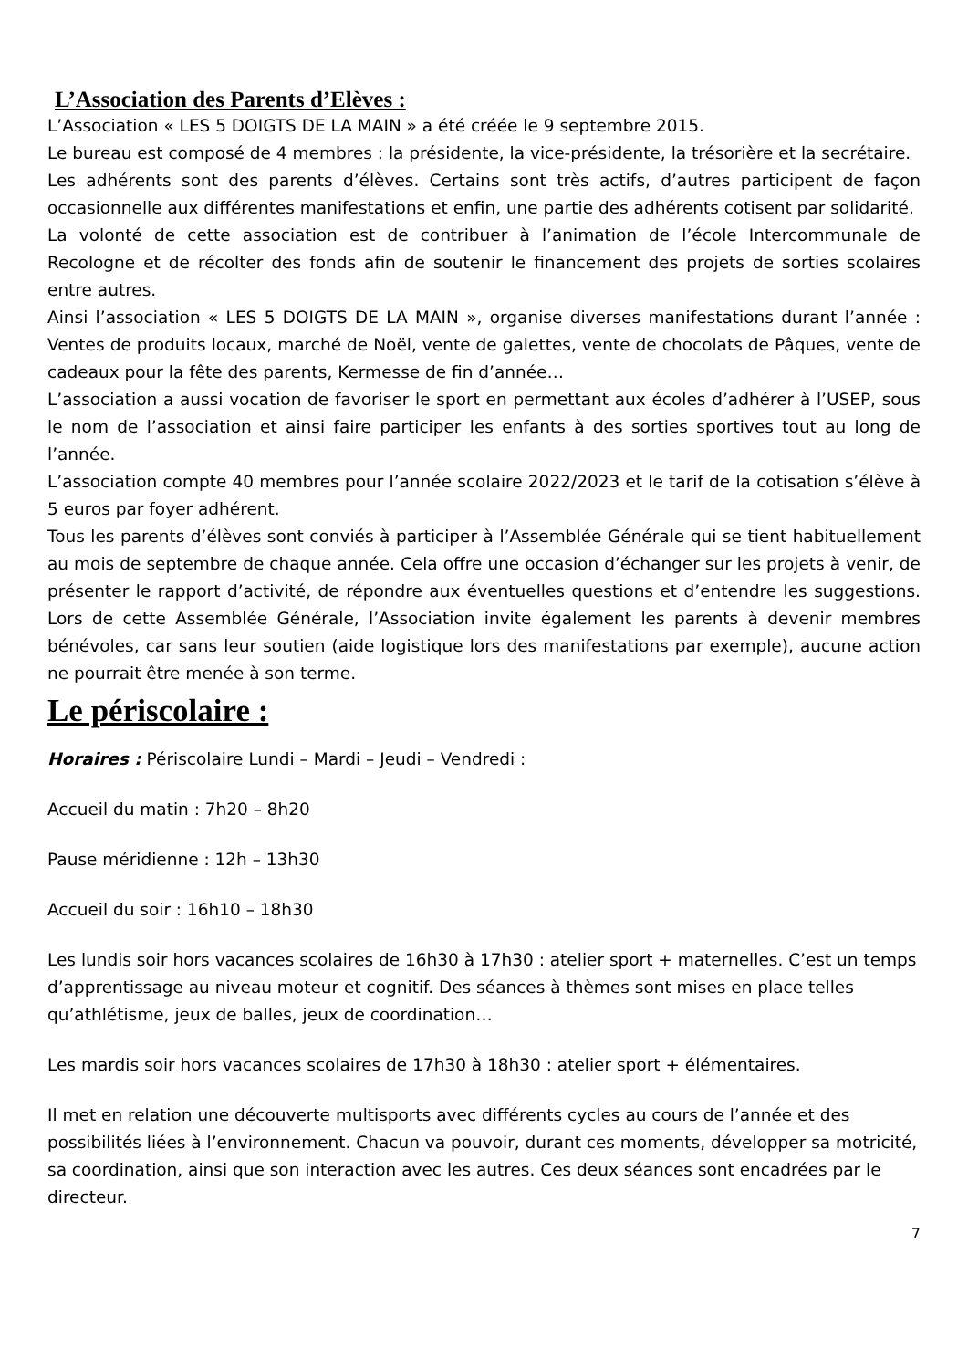L’Association des Parents d’Elèves :
L’Association « LES 5 DOIGTS DE LA MAIN » a été créée le 9 septembre 2015.
Le bureau est composé de 4 membres : la présidente, la vice-présidente, la trésorière et la secrétaire.
Les adhérents sont des parents d’élèves. Certains sont très actifs, d’autres participent de façon occasionnelle aux différentes manifestations et enfin, une partie des adhérents cotisent par solidarité.
La volonté de cette association est de contribuer à l’animation de l’école Intercommunale de Recologne et de récolter des fonds afin de soutenir le financement des projets de sorties scolaires entre autres.
Ainsi l’association « LES 5 DOIGTS DE LA MAIN », organise diverses manifestations durant l’année : Ventes de produits locaux, marché de Noël, vente de galettes, vente de chocolats de Pâques, vente de cadeaux pour la fête des parents, Kermesse de fin d’année…
L’association a aussi vocation de favoriser le sport en permettant aux écoles d’adhérer à l’USEP, sous le nom de l’association et ainsi faire participer les enfants à des sorties sportives tout au long de l’année.
L’association compte 40 membres pour l’année scolaire 2022/2023 et le tarif de la cotisation s’élève à 5 euros par foyer adhérent.
Tous les parents d’élèves sont conviés à participer à l’Assemblée Générale qui se tient habituellement au mois de septembre de chaque année. Cela offre une occasion d’échanger sur les projets à venir, de présenter le rapport d’activité, de répondre aux éventuelles questions et d’entendre les suggestions. Lors de cette Assemblée Générale, l’Association invite également les parents à devenir membres bénévoles, car sans leur soutien (aide logistique lors des manifestations par exemple), aucune action ne pourrait être menée à son terme.
Le périscolaire :
Horaires : Périscolaire Lundi – Mardi – Jeudi – Vendredi :
Accueil du matin : 7h20 – 8h20
Pause méridienne : 12h – 13h30
Accueil du soir : 16h10 – 18h30
Les lundis soir hors vacances scolaires de 16h30 à 17h30 : atelier sport + maternelles. C’est un temps d’apprentissage au niveau moteur et cognitif. Des séances à thèmes sont mises en place telles qu’athlétisme, jeux de balles, jeux de coordination…
Les mardis soir hors vacances scolaires de 17h30 à 18h30 : atelier sport + élémentaires.
Il met en relation une découverte multisports avec différents cycles au cours de l’année et des possibilités liées à l’environnement. Chacun va pouvoir, durant ces moments, développer sa motricité, sa coordination, ainsi que son interaction avec les autres. Ces deux séances sont encadrées par le directeur.
7